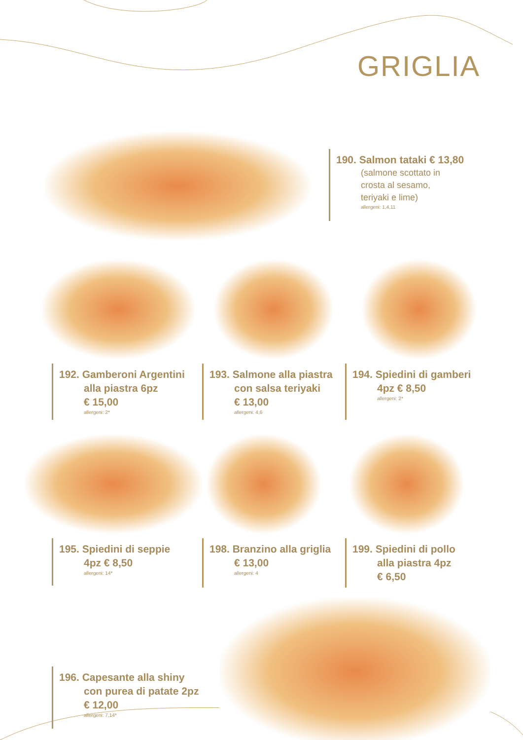GRIGLIA
190. Salmon tataki € 13,80
(salmone scottato in
crosta al sesamo,
teriyaki e lime)
allergeni: 1,4,11
192. Gamberoni Argentini
alla piastra 6pz
€ 15,00
allergeni: 2*
193. Salmone alla piastra
con salsa teriyaki
€ 13,00
allergeni: 4,6
194. Spiedini di gamberi
4pz € 8,50
allergeni: 2*
195. Spiedini di seppie
4pz € 8,50
allergeni: 14*
198. Branzino alla griglia
€ 13,00
allergeni: 4
199. Spiedini di pollo
alla piastra 4pz
€ 6,50
196. Capesante alla shiny
con purea di patate 2pz
€ 12,00
allergeni: 7,14*